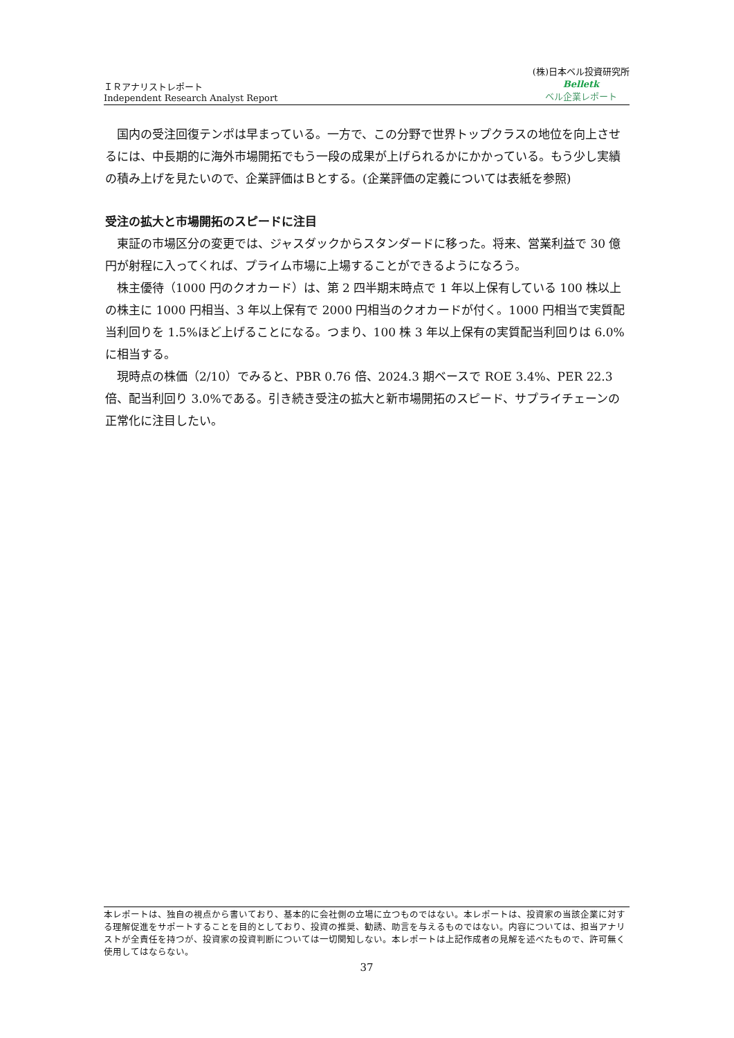ＩＲアナリストレポート
Independent Research Analyst Report
(株)日本ベル投資研究所
Belletk
ベル企業レポート
国内の受注回復テンポは早まっている。一方で、この分野で世界トップクラスの地位を向上させるには、中長期的に海外市場開拓でもう一段の成果が上げられるかにかかっている。もう少し実績の積み上げを見たいので、企業評価はＢとする。(企業評価の定義については表紙を参照)
受注の拡大と市場開拓のスピードに注目
東証の市場区分の変更では、ジャスダックからスタンダードに移った。将来、営業利益で 30 億円が射程に入ってくれば、プライム市場に上場することができるようになろう。
株主優待（1000 円のクオカード）は、第 2 四半期末時点で 1 年以上保有している 100 株以上の株主に 1000 円相当、3 年以上保有で 2000 円相当のクオカードが付く。1000 円相当で実質配当利回りを 1.5%ほど上げることになる。つまり、100 株 3 年以上保有の実質配当利回りは 6.0%に相当する。
現時点の株価（2/10）でみると、PBR 0.76 倍、2024.3 期ベースで ROE 3.4%、PER 22.3 倍、配当利回り 3.0%である。引き続き受注の拡大と新市場開拓のスピード、サプライチェーンの正常化に注目したい。
本レポートは、独自の視点から書いており、基本的に会社側の立場に立つものではない。本レポートは、投資家の当該企業に対する理解促進をサポートすることを目的としており、投資の推奨、勧誘、助言を与えるものではない。内容については、担当アナリストが全責任を持つが、投資家の投資判断については一切関知しない。本レポートは上記作成者の見解を述べたもので、許可無く使用してはならない。
37